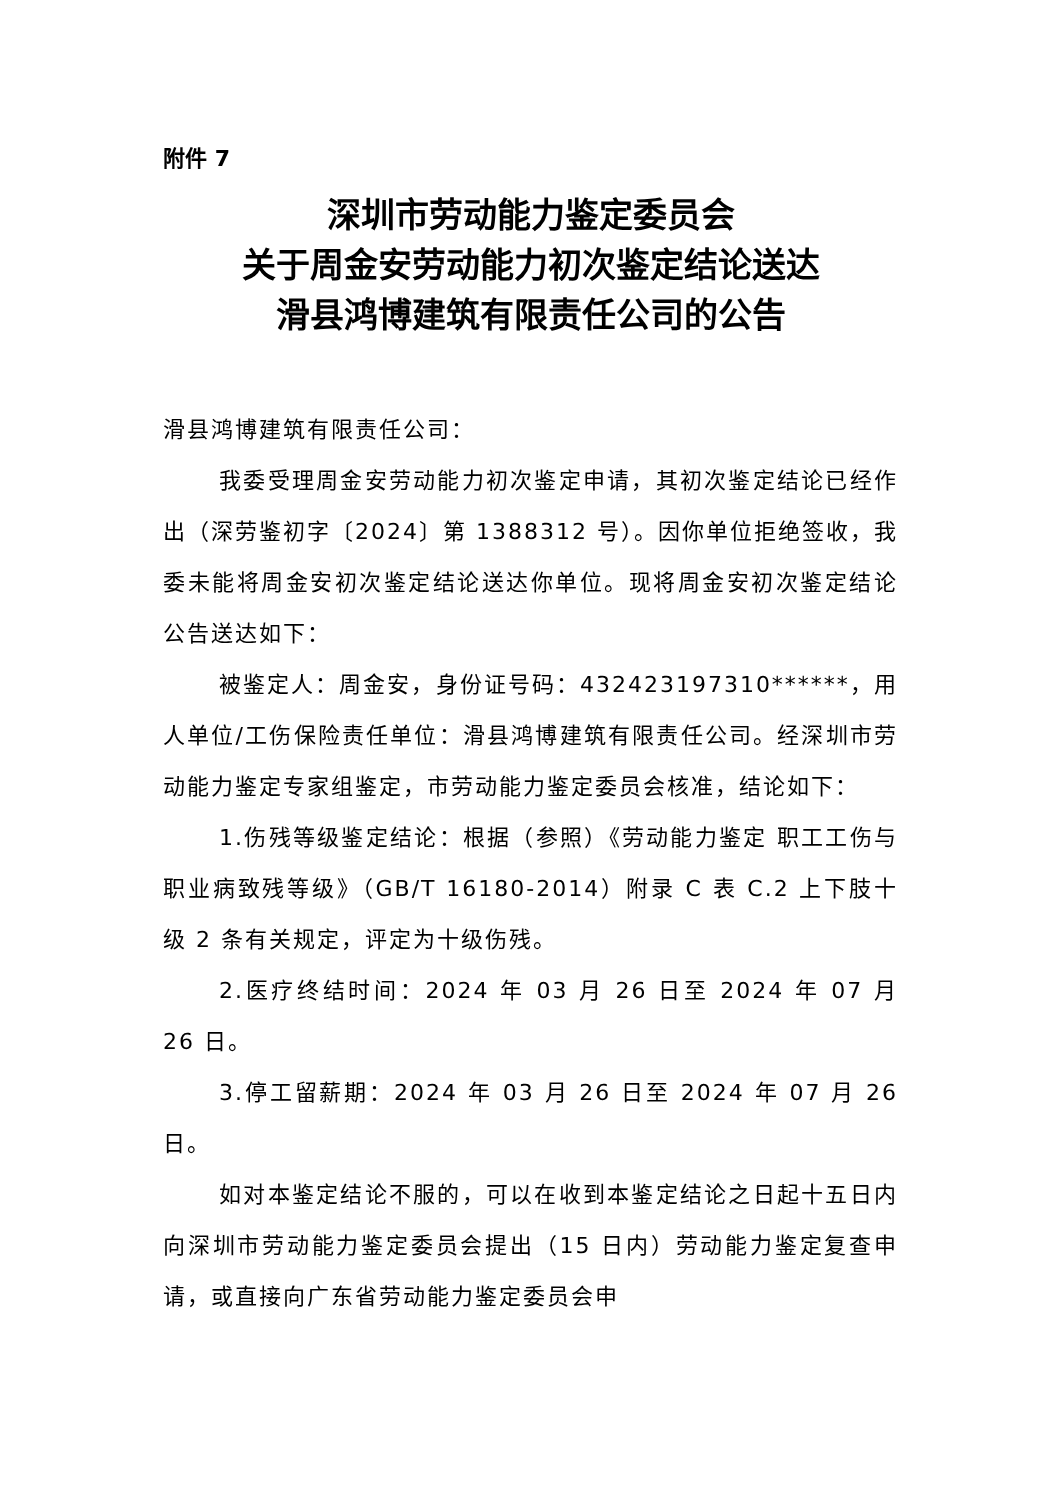附件 7
深圳市劳动能力鉴定委员会
关于周金安劳动能力初次鉴定结论送达
滑县鸿博建筑有限责任公司的公告
滑县鸿博建筑有限责任公司：
我委受理周金安劳动能力初次鉴定申请，其初次鉴定结论已经作出（深劳鉴初字〔2024〕第 1388312 号）。因你单位拒绝签收，我委未能将周金安初次鉴定结论送达你单位。现将周金安初次鉴定结论公告送达如下：
被鉴定人：周金安，身份证号码：432423197310******，用人单位/工伤保险责任单位：滑县鸿博建筑有限责任公司。经深圳市劳动能力鉴定专家组鉴定，市劳动能力鉴定委员会核准，结论如下：
1.伤残等级鉴定结论：根据（参照）《劳动能力鉴定 职工工伤与职业病致残等级》（GB/T 16180-2014）附录 C 表 C.2 上下肢十级 2 条有关规定，评定为十级伤残。
2.医疗终结时间：2024 年 03 月 26 日至 2024 年 07 月 26 日。
3.停工留薪期：2024 年 03 月 26 日至 2024 年 07 月 26 日。
如对本鉴定结论不服的，可以在收到本鉴定结论之日起十五日内向深圳市劳动能力鉴定委员会提出（15 日内）劳动能力鉴定复查申请，或直接向广东省劳动能力鉴定委员会申